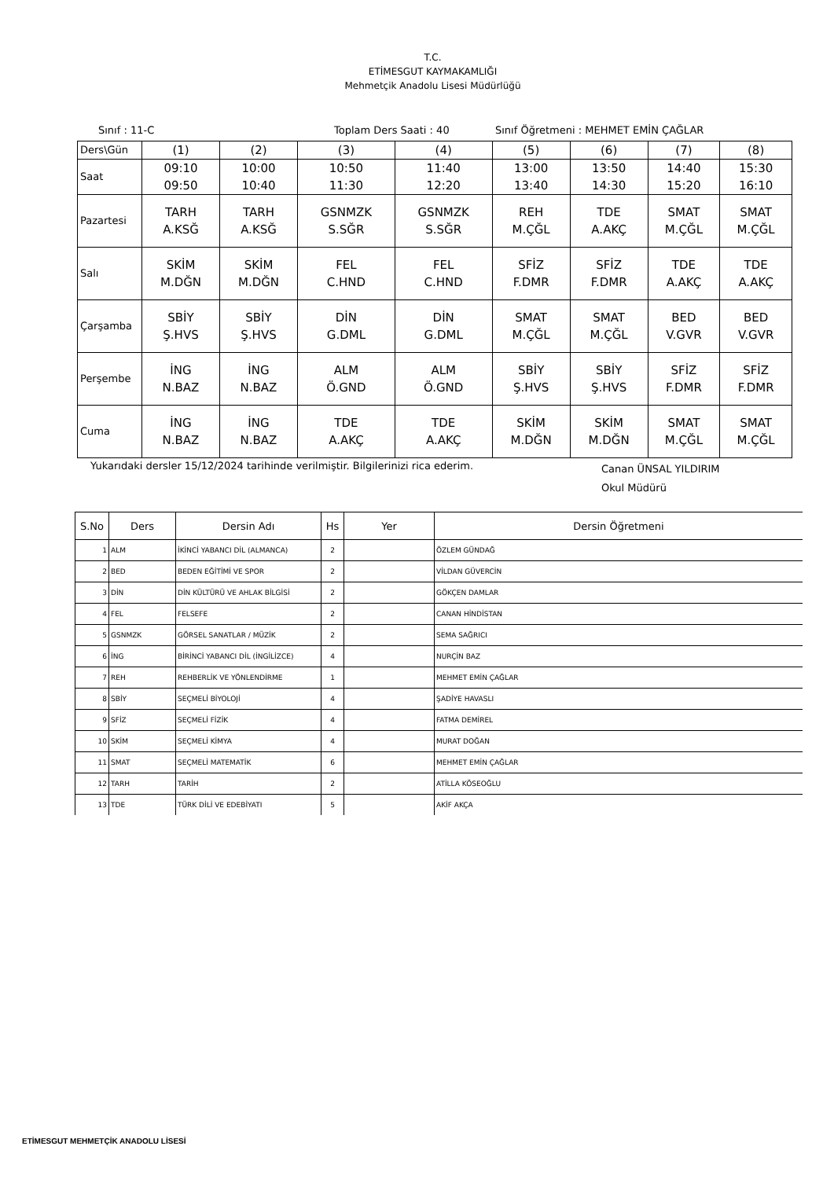T.C.
ETİMESGUT KAYMAKAMLIĞI
Mehmetçik Anadolu Lisesi Müdürlüğü
Sınıf : 11-C Toplam Ders Saati : 40 Sınıf Öğretmeni : MEHMET EMİN ÇAĞLAR
| Ders\Gün | (1) | (2) | (3) | (4) | (5) | (6) | (7) | (8) |
| Saat | 09:10 09:50 | 10:00 10:40 | 10:50 11:30 | 11:40 12:20 | 13:00 13:40 | 13:50 14:30 | 14:40 15:20 | 15:30 16:10 |
| Pazartesi | TARH A.KSĞ | TARH A.KSĞ | GSNMZK S.SĞR | GSNMZK S.SĞR | REH M.ÇĞL | TDE A.AKÇ | SMAT M.ÇĞL | SMAT M.ÇĞL |
| Salı | SKİM M.DĞN | SKİM M.DĞN | FEL C.HND | FEL C.HND | SFİZ F.DMR | SFİZ F.DMR | TDE A.AKÇ | TDE A.AKÇ |
| Çarşamba | SBİY Ş.HVS | SBİY Ş.HVS | DİN G.DML | DİN G.DML | SMAT M.ÇĞL | SMAT M.ÇĞL | BED V.GVR | BED V.GVR |
| Perşembe | İNG N.BAZ | İNG N.BAZ | ALM Ö.GND | ALM Ö.GND | SBİY Ş.HVS | SBİY Ş.HVS | SFİZ F.DMR | SFİZ F.DMR |
| Cuma | İNG N.BAZ | İNG N.BAZ | TDE A.AKÇ | TDE A.AKÇ | SKİM M.DĞN | SKİM M.DĞN | SMAT M.ÇĞL | SMAT M.ÇĞL |
Yukarıdaki dersler 15/12/2024 tarihinde verilmiştir. Bilgilerinizi rica ederim. Canan ÜNSAL YILDIRIM
Okul Müdürü
| S.No | Ders | Dersin Adı | Hs | Yer | Dersin Öğretmeni |
| --- | --- | --- | --- | --- | --- |
| 1 | ALM | İKİNCİ YABANCI DİL (ALMANCA) | 2 | | ÖZLEM GÜNDAĞ |
| 2 | BED | BEDEN EĞİTİMİ VE SPOR | 2 | | VİLDAN GÜVERCİN |
| 3 | DİN | DİN KÜLTÜRÜ VE AHLAK BİLGİSİ | 2 | | GÖKÇEN DAMLAR |
| 4 | FEL | FELSEFE | 2 | | CANAN HİNDİSTAN |
| 5 | GSNMZK | GÖRSEL SANATLAR / MÜZİK | 2 | | SEMA SAĞRICI |
| 6 | İNG | BİRİNCİ YABANCI DİL (İNGİLİZCE) | 4 | | NURÇİN BAZ |
| 7 | REH | REHBERLİK VE YÖNLENDİRME | 1 | | MEHMET EMİN ÇAĞLAR |
| 8 | SBİY | SEÇMELİ BİYOLOJİ | 4 | | ŞADİYE HAVASLI |
| 9 | SFİZ | SEÇMELİ FİZİK | 4 | | FATMA DEMİREL |
| 10 | SKİM | SEÇMELİ KİMYA | 4 | | MURAT DOĞAN |
| 11 | SMAT | SEÇMELİ MATEMATİK | 6 | | MEHMET EMİN ÇAĞLAR |
| 12 | TARH | TARİH | 2 | | ATİLLA KÖSEOĞLU |
| 13 | TDE | TÜRK DİLİ VE EDEBİYATI | 5 | | AKİF AKÇA |
ETİMESGUT MEHMETÇİK ANADOLU LİSESİ